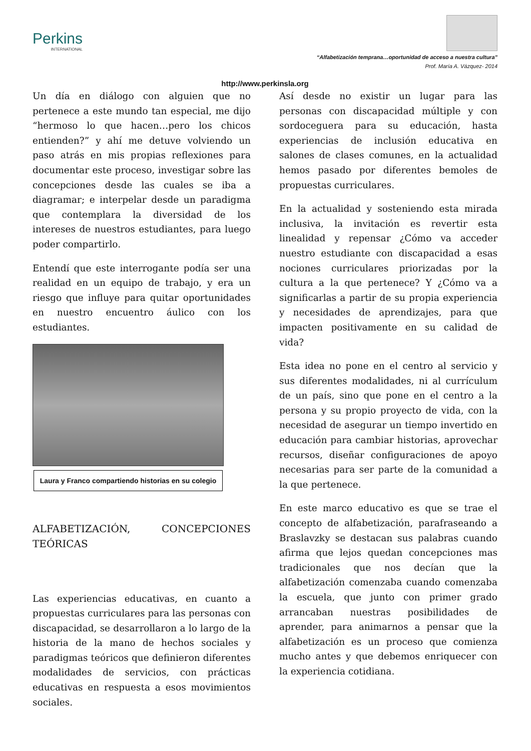Perkins
INTERNATIONAL
“Alfabetización temprana…oportunidad de acceso a nuestra cultura”
Prof. María A. Vázquez- 2014
http://www.perkinsla.org
Un día en diálogo con alguien que no pertenece a este mundo tan especial, me dijo “hermoso lo que hacen…pero los chicos entienden?” y ahí me detuve volviendo un paso atrás en mis propias reflexiones para documentar este proceso, investigar sobre las concepciones desde las cuales se iba a diagramar; e interpelar desde un paradigma que contemplara la diversidad de los intereses de nuestros estudiantes, para luego poder compartirlo.
Entendí que este interrogante podía ser una realidad en un equipo de trabajo, y era un riesgo que influye para quitar oportunidades en nuestro encuentro áulico con los estudiantes.
Laura y Franco compartiendo historias en su colegio
ALFABETIZACIÓN, CONCEPCIONES TEÓRICAS
Las experiencias educativas, en cuanto a propuestas curriculares para las personas con discapacidad, se desarrollaron a lo largo de la historia de la mano de hechos sociales y paradigmas teóricos que definieron diferentes modalidades de servicios, con prácticas educativas en respuesta a esos movimientos sociales.
Así desde no existir un lugar para las personas con discapacidad múltiple y con sordoceguera para su educación, hasta experiencias de inclusión educativa en salones de clases comunes, en la actualidad hemos pasado por diferentes bemoles de propuestas curriculares.
En la actualidad y sosteniendo esta mirada inclusiva, la invitación es revertir esta linealidad y repensar ¿Cómo va acceder nuestro estudiante con discapacidad a esas nociones curriculares priorizadas por la cultura a la que pertenece? Y ¿Cómo va a significarlas a partir de su propia experiencia y necesidades de aprendizajes, para que impacten positivamente en su calidad de vida?
Esta idea no pone en el centro al servicio y sus diferentes modalidades, ni al currículum de un país, sino que pone en el centro a la persona y su propio proyecto de vida, con la necesidad de asegurar un tiempo invertido en educación para cambiar historias, aprovechar recursos, diseñar configuraciones de apoyo necesarias para ser parte de la comunidad a la que pertenece.
En este marco educativo es que se trae el concepto de alfabetización, parafraseando a Braslavzky se destacan sus palabras cuando afirma que lejos quedan concepciones mas tradicionales que nos decían que la alfabetización comenzaba cuando comenzaba la escuela, que junto con primer grado arrancaban nuestras posibilidades de aprender, para animarnos a pensar que la alfabetización es un proceso que comienza mucho antes y que debemos enriquecer con la experiencia cotidiana.